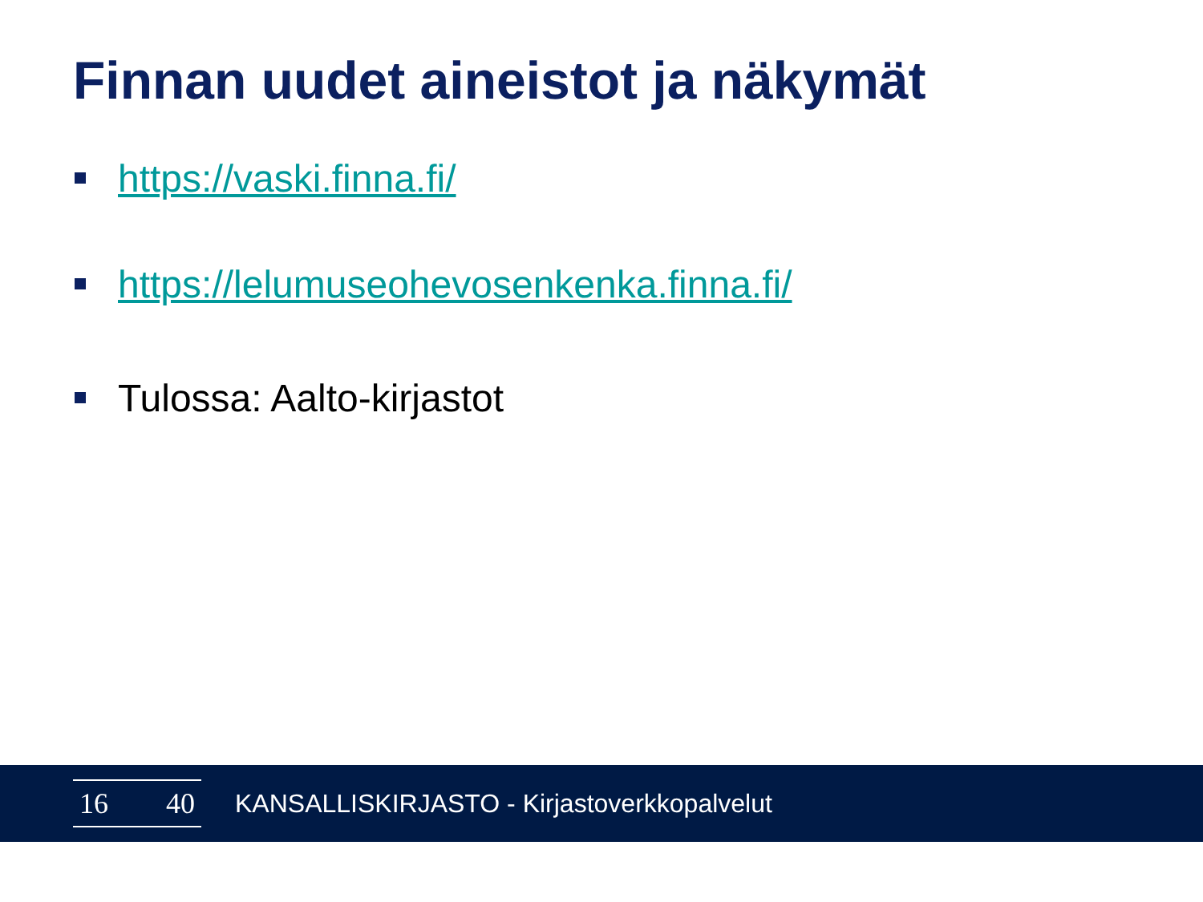Finnan uudet aineistot ja näkymät
https://vaski.finna.fi/
https://lelumuseohevosenkenka.finna.fi/
Tulossa: Aalto-kirjastot
16 40
KANSALLISKIRJASTO - Kirjastoverkkopalvelut